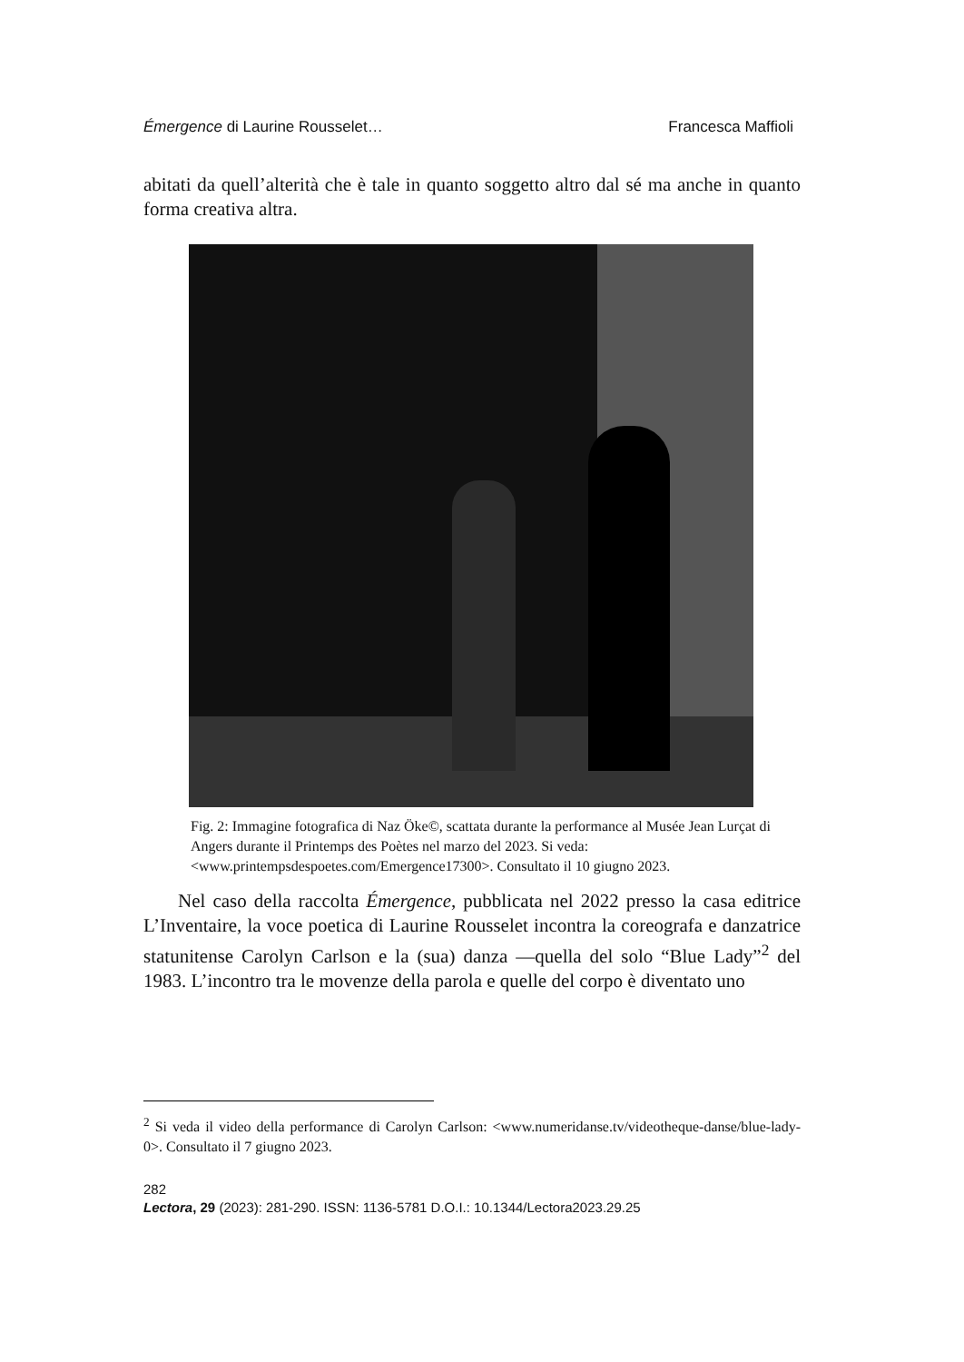Émergence di Laurine Rousselet… Francesca Maffioli
abitati da quell’alterità che è tale in quanto soggetto altro dal sé ma anche in quanto forma creativa altra.
Fig. 2: Immagine fotografica di Naz Öke©, scattata durante la performance al Musée Jean Lurçat di Angers durante il Printemps des Poètes nel marzo del 2023. Si veda: <www.printempsdespoetes.com/Emergence17300>. Consultato il 10 giugno 2023.
Nel caso della raccolta Émergence, pubblicata nel 2022 presso la casa editrice L’Inventaire, la voce poetica di Laurine Rousselet incontra la coreografa e danzatrice statunitense Carolyn Carlson e la (sua) danza —quella del solo “Blue Lady”<sup>2</sup> del 1983. L’incontro tra le movenze della parola e quelle del corpo è diventato uno
<sup>2</sup> Si veda il video della performance di Carolyn Carlson: <www.numeridanse.tv/videotheque-danse/blue-lady-0>. Consultato il 7 giugno 2023.
282
Lectora, 29 (2023): 281-290. ISSN: 1136-5781 D.O.I.: 10.1344/Lectora2023.29.25